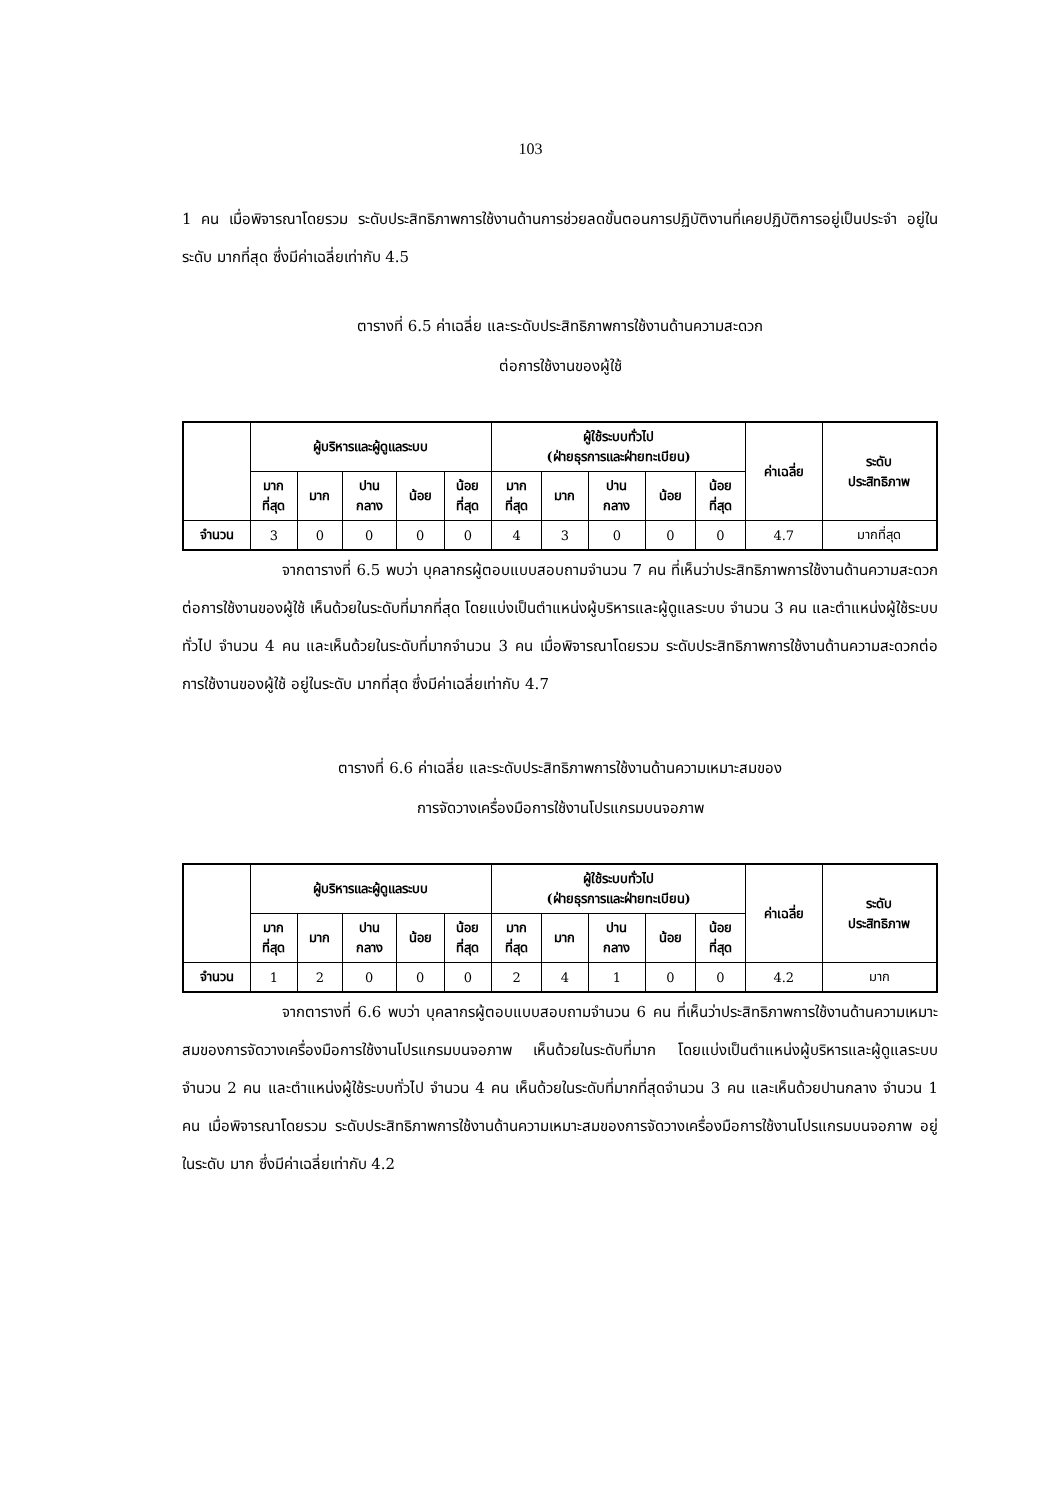103
1 คน เมื่อพิจารณาโดยรวม ระดับประสิทธิภาพการใช้งานด้านการช่วยลดขั้นตอนการปฏิบัติงานที่เคยปฏิบัติการอยู่เป็นประจำ อยู่ในระดับ มากที่สุด ซึ่งมีค่าเฉลี่ยเท่ากับ 4.5
ตารางที่ 6.5 ค่าเฉลี่ย และระดับประสิทธิภาพการใช้งานด้านความสะดวก
ต่อการใช้งานของผู้ใช้
| | ผู้บริหารและผู้ดูแลระบบ | | | | | ผู้ใช้ระบบทั่วไป (ฝ่ายธุรการและฝ่ายทะเบียน) | | | | | ค่าเฉลี่ย | ระดับ ประสิทธิภาพ |
| --- | --- | --- | --- | --- | --- | --- | --- | --- | --- | --- | --- | --- |
| | มาก ที่สุด | มาก | ปาน กลาง | น้อย | น้อย ที่สุด | มาก ที่สุด | มาก | ปาน กลาง | น้อย | น้อย ที่สุด | | |
| จำนวน | 3 | 0 | 0 | 0 | 0 | 4 | 3 | 0 | 0 | 0 | 4.7 | มากที่สุด |
จากตารางที่ 6.5 พบว่า บุคลากรผู้ตอบแบบสอบถามจำนวน 7 คน ที่เห็นว่าประสิทธิภาพการใช้งานด้านความสะดวกต่อการใช้งานของผู้ใช้ เห็นด้วยในระดับที่มากที่สุด โดยแบ่งเป็นตำแหน่งผู้บริหารและผู้ดูแลระบบ จำนวน 3 คน และตำแหน่งผู้ใช้ระบบทั่วไป จำนวน 4 คน และเห็นด้วยในระดับที่มากจำนวน 3 คน เมื่อพิจารณาโดยรวม ระดับประสิทธิภาพการใช้งานด้านความสะดวกต่อการใช้งานของผู้ใช้ อยู่ในระดับ มากที่สุด ซึ่งมีค่าเฉลี่ยเท่ากับ 4.7
ตารางที่ 6.6 ค่าเฉลี่ย และระดับประสิทธิภาพการใช้งานด้านความเหมาะสมของ
การจัดวางเครื่องมือการใช้งานโปรแกรมบนจอภาพ
| | ผู้บริหารและผู้ดูแลระบบ | | | | | ผู้ใช้ระบบทั่วไป (ฝ่ายธุรการและฝ่ายทะเบียน) | | | | | ค่าเฉลี่ย | ระดับ ประสิทธิภาพ |
| --- | --- | --- | --- | --- | --- | --- | --- | --- | --- | --- | --- | --- |
| | มาก ที่สุด | มาก | ปาน กลาง | น้อย | น้อย ที่สุด | มาก ที่สุด | มาก | ปาน กลาง | น้อย | น้อย ที่สุด | | |
| จำนวน | 1 | 2 | 0 | 0 | 0 | 2 | 4 | 1 | 0 | 0 | 4.2 | มาก |
จากตารางที่ 6.6 พบว่า บุคลากรผู้ตอบแบบสอบถามจำนวน 6 คน ที่เห็นว่าประสิทธิภาพการใช้งานด้านความเหมาะสมของการจัดวางเครื่องมือการใช้งานโปรแกรมบนจอภาพ เห็นด้วยในระดับที่มาก โดยแบ่งเป็นตำแหน่งผู้บริหารและผู้ดูแลระบบ จำนวน 2 คน และตำแหน่งผู้ใช้ระบบทั่วไป จำนวน 4 คน เห็นด้วยในระดับที่มากที่สุดจำนวน 3 คน และเห็นด้วยปานกลาง จำนวน 1 คน เมื่อพิจารณาโดยรวม ระดับประสิทธิภาพการใช้งานด้านความเหมาะสมของการจัดวางเครื่องมือการใช้งานโปรแกรมบนจอภาพ อยู่ในระดับ มาก ซึ่งมีค่าเฉลี่ยเท่ากับ 4.2